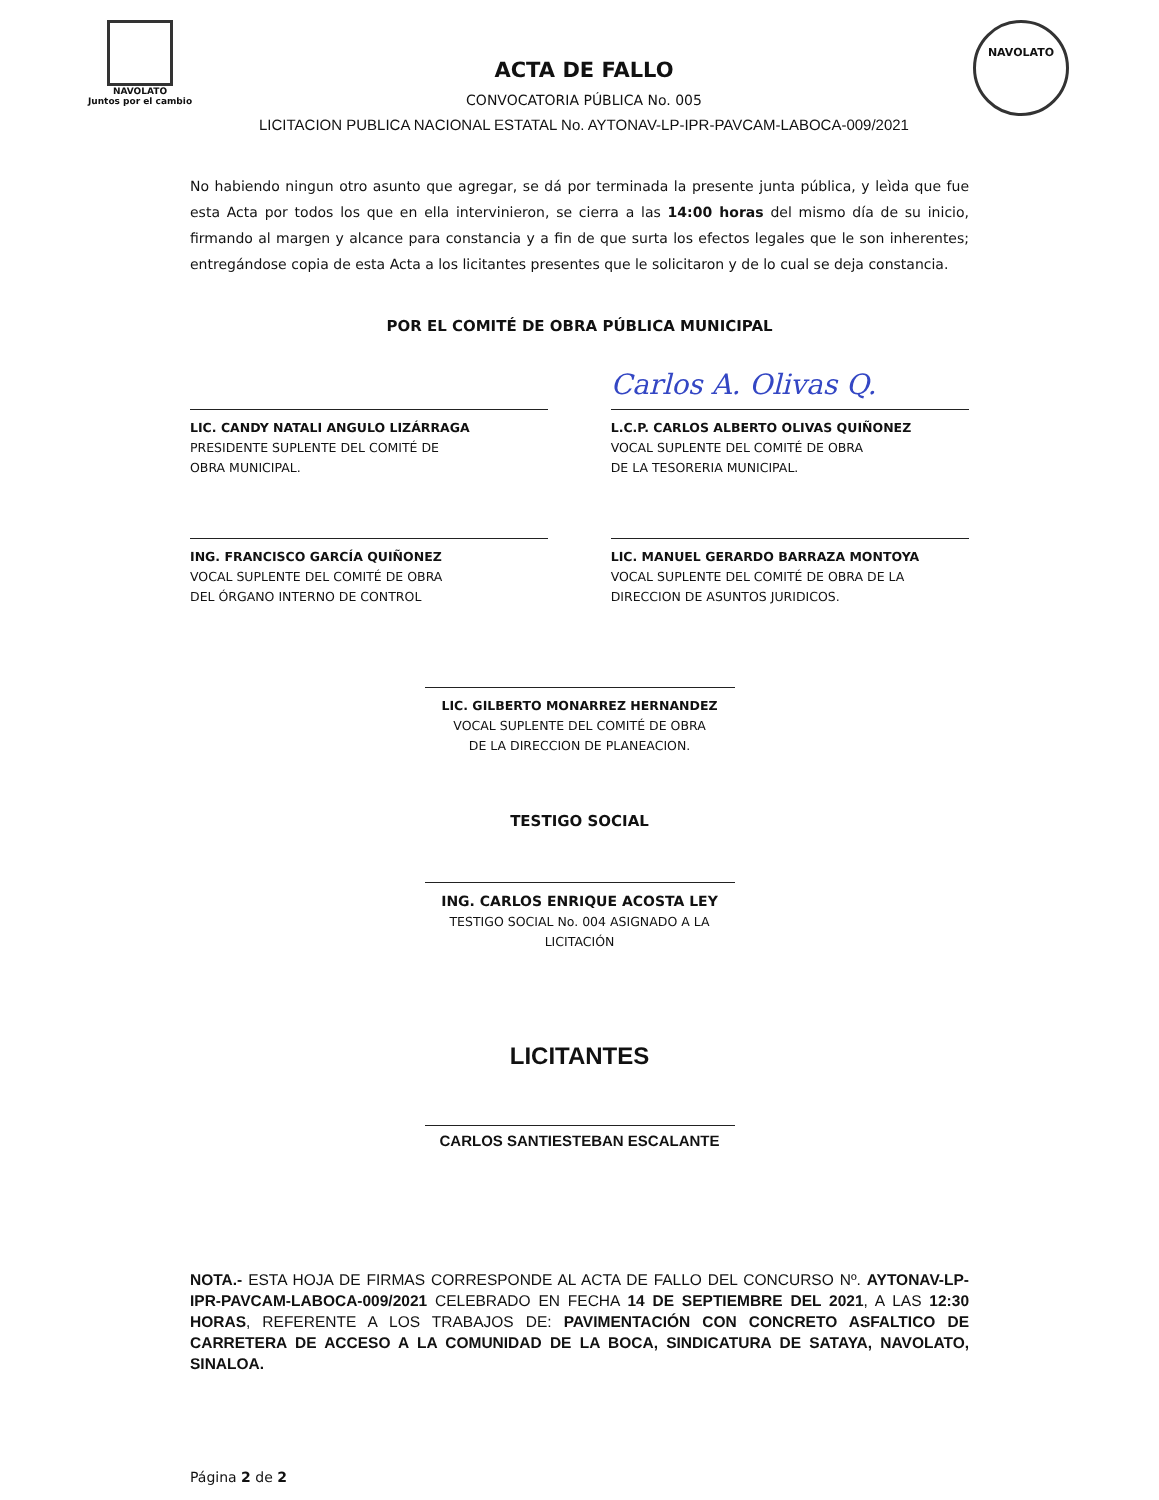NAVOLATO
Juntos por el cambio
ACTA DE FALLO
CONVOCATORIA PÚBLICA No. 005
LICITACION PUBLICA NACIONAL ESTATAL No. AYTONAV-LP-IPR-PAVCAM-LABOCA-009/2021
NAVOLATO
No habiendo ningun otro asunto que agregar, se dá por terminada la presente junta pública, y leìda que fue esta Acta por todos los que en ella intervinieron, se cierra a las 14:00 horas del mismo día de su inicio, firmando al margen y alcance para constancia y a fin de que surta los efectos legales que le son inherentes; entregándose copia de esta Acta a los licitantes presentes que le solicitaron y de lo cual se deja constancia.
POR EL COMITÉ DE OBRA PÚBLICA MUNICIPAL
LIC. CANDY NATALI ANGULO LIZÁRRAGA
PRESIDENTE SUPLENTE DEL COMITÉ DE
OBRA MUNICIPAL.
Carlos A. Olivas Q.
L.C.P. CARLOS ALBERTO OLIVAS QUIÑONEZ
VOCAL SUPLENTE DEL COMITÉ DE OBRA
DE LA TESORERIA MUNICIPAL.
ING. FRANCISCO GARCÍA QUIÑONEZ
VOCAL SUPLENTE DEL COMITÉ DE OBRA
DEL ÓRGANO INTERNO DE CONTROL
LIC. MANUEL GERARDO BARRAZA MONTOYA
VOCAL SUPLENTE DEL COMITÉ DE OBRA DE LA
DIRECCION DE ASUNTOS JURIDICOS.
LIC. GILBERTO MONARREZ HERNANDEZ
VOCAL SUPLENTE DEL COMITÉ DE OBRA
DE LA DIRECCION DE PLANEACION.
TESTIGO SOCIAL
ING. CARLOS ENRIQUE ACOSTA LEY
TESTIGO SOCIAL No. 004 ASIGNADO A LA LICITACIÓN
LICITANTES
CARLOS SANTIESTEBAN ESCALANTE
NOTA.- ESTA HOJA DE FIRMAS CORRESPONDE AL ACTA DE FALLO DEL CONCURSO Nº. AYTONAV-LP-IPR-PAVCAM-LABOCA-009/2021 CELEBRADO EN FECHA 14 DE SEPTIEMBRE DEL 2021, A LAS 12:30 HORAS, REFERENTE A LOS TRABAJOS DE: PAVIMENTACIÓN CON CONCRETO ASFALTICO DE CARRETERA DE ACCESO A LA COMUNIDAD DE LA BOCA, SINDICATURA DE SATAYA, NAVOLATO, SINALOA.
Página 2 de 2